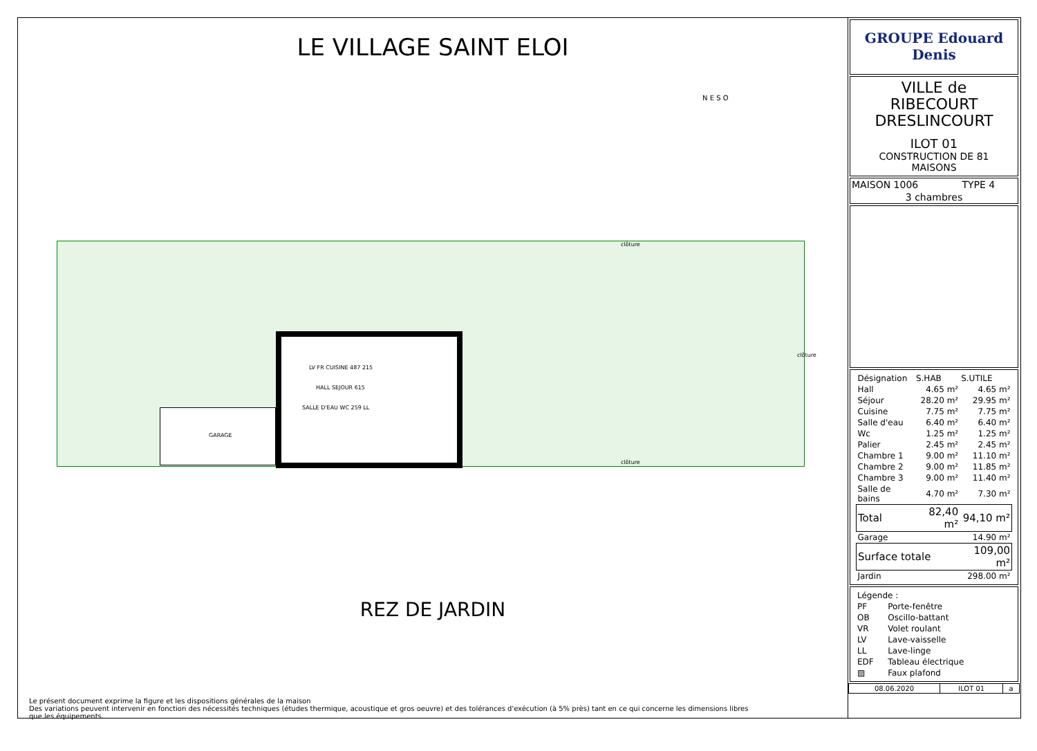LE VILLAGE SAINT ELOI
N E S O
clôture
clôture
clôture
GARAGE
LV FR CUISINE 487 215
HALL SEJOUR 615
SALLE D'EAU WC 259 LL
REZ DE JARDIN
Le présent document exprime la figure et les dispositions générales de la maison
Des variations peuvent intervenir en fonction des nécessités techniques (études thermique, acoustique et gros oeuvre) et des tolérances d'exécution (à 5% près) tant en ce qui concerne les dimensions libres
que les équipements.
GROUPE Edouard Denis
VILLE de
RIBECOURT
DRESLINCOURT
ILOT 01
CONSTRUCTION DE 81 MAISONS
| MAISON 1006 | TYPE 4 |
| 3 chambres | |
| Désignation | S.HAB | S.UTILE |
| --- | --- | --- |
| Hall | 4.65 m² | 4.65 m² |
| Séjour | 28.20 m² | 29.95 m² |
| Cuisine | 7.75 m² | 7.75 m² |
| Salle d'eau | 6.40 m² | 6.40 m² |
| Wc | 1.25 m² | 1.25 m² |
| Palier | 2.45 m² | 2.45 m² |
| Chambre 1 | 9.00 m² | 11.10 m² |
| Chambre 2 | 9.00 m² | 11.85 m² |
| Chambre 3 | 9.00 m² | 11.40 m² |
| Salle de bains | 4.70 m² | 7.30 m² |
| Total | 82,40 m² | 94,10 m² |
| Garage | | 14.90 m² |
| Surface totale | | 109,00 m² |
| Jardin | | 298.00 m² |
| Légende : | |
| PF | Porte-fenêtre |
| OB | Oscillo-battant |
| VR | Volet roulant |
| LV | Lave-vaisselle |
| LL | Lave-linge |
| EDF | Tableau électrique |
| ▨ | Faux plafond |
| 08.06.2020 | ILOT 01 | a |